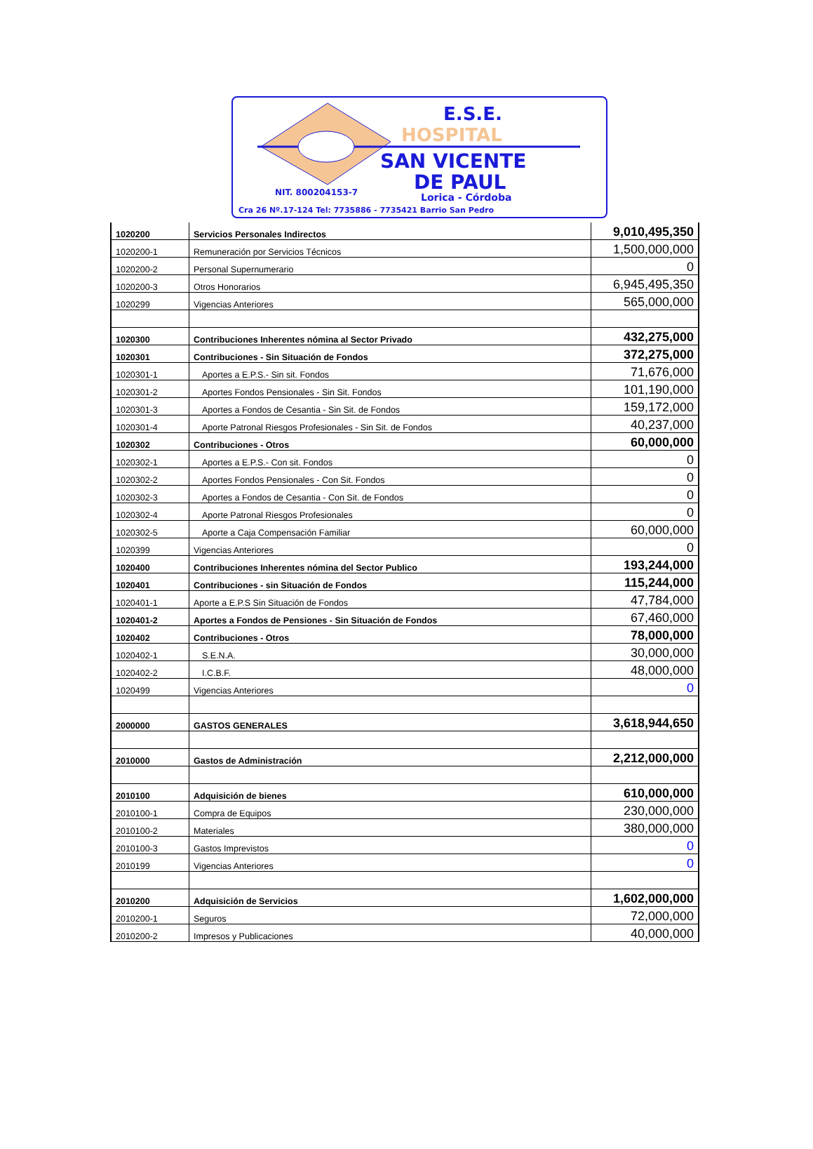E.S.E.
HOSPITAL
SAN VICENTE
DE PAUL
NIT. 800204153-7 Lorica - Córdoba
Cra 26 Nº.17-124 Tel: 7735886 - 7735421 Barrio San Pedro
| 1020200 | Servicios Personales Indirectos | 9,010,495,350 |
| 1020200-1 | Remuneración por Servicios Técnicos | 1,500,000,000 |
| 1020200-2 | Personal Supernumerario | 0 |
| 1020200-3 | Otros Honorarios | 6,945,495,350 |
| 1020299 | Vigencias Anteriores | 565,000,000 |
| 1020300 | Contribuciones Inherentes nómina al Sector Privado | 432,275,000 |
| 1020301 | Contribuciones - Sin Situación de Fondos | 372,275,000 |
| 1020301-1 | Aportes a E.P.S.- Sin sit. Fondos | 71,676,000 |
| 1020301-2 | Aportes Fondos Pensionales - Sin Sit. Fondos | 101,190,000 |
| 1020301-3 | Aportes a Fondos de Cesantia - Sin Sit. de Fondos | 159,172,000 |
| 1020301-4 | Aporte Patronal Riesgos Profesionales - Sin Sit. de Fondos | 40,237,000 |
| 1020302 | Contribuciones - Otros | 60,000,000 |
| 1020302-1 | Aportes a E.P.S.- Con sit. Fondos | 0 |
| 1020302-2 | Aportes Fondos Pensionales - Con Sit. Fondos | 0 |
| 1020302-3 | Aportes a Fondos de Cesantia - Con Sit. de Fondos | 0 |
| 1020302-4 | Aporte Patronal Riesgos Profesionales | 0 |
| 1020302-5 | Aporte a Caja Compensación Familiar | 60,000,000 |
| 1020399 | Vigencias Anteriores | 0 |
| 1020400 | Contribuciones Inherentes nómina del Sector Publico | 193,244,000 |
| 1020401 | Contribuciones - sin Situación de Fondos | 115,244,000 |
| 1020401-1 | Aporte a E.P.S Sin Situación de Fondos | 47,784,000 |
| 1020401-2 | Aportes a Fondos de Pensiones - Sin Situación de Fondos | 67,460,000 |
| 1020402 | Contribuciones - Otros | 78,000,000 |
| 1020402-1 | S.E.N.A. | 30,000,000 |
| 1020402-2 | I.C.B.F. | 48,000,000 |
| 1020499 | Vigencias Anteriores | 0 |
| 2000000 | GASTOS GENERALES | 3,618,944,650 |
| 2010000 | Gastos de Administración | 2,212,000,000 |
| 2010100 | Adquisición de bienes | 610,000,000 |
| 2010100-1 | Compra de Equipos | 230,000,000 |
| 2010100-2 | Materiales | 380,000,000 |
| 2010100-3 | Gastos Imprevistos | 0 |
| 2010199 | Vigencias Anteriores | 0 |
| 2010200 | Adquisición de Servicios | 1,602,000,000 |
| 2010200-1 | Seguros | 72,000,000 |
| 2010200-2 | Impresos y Publicaciones | 40,000,000 |